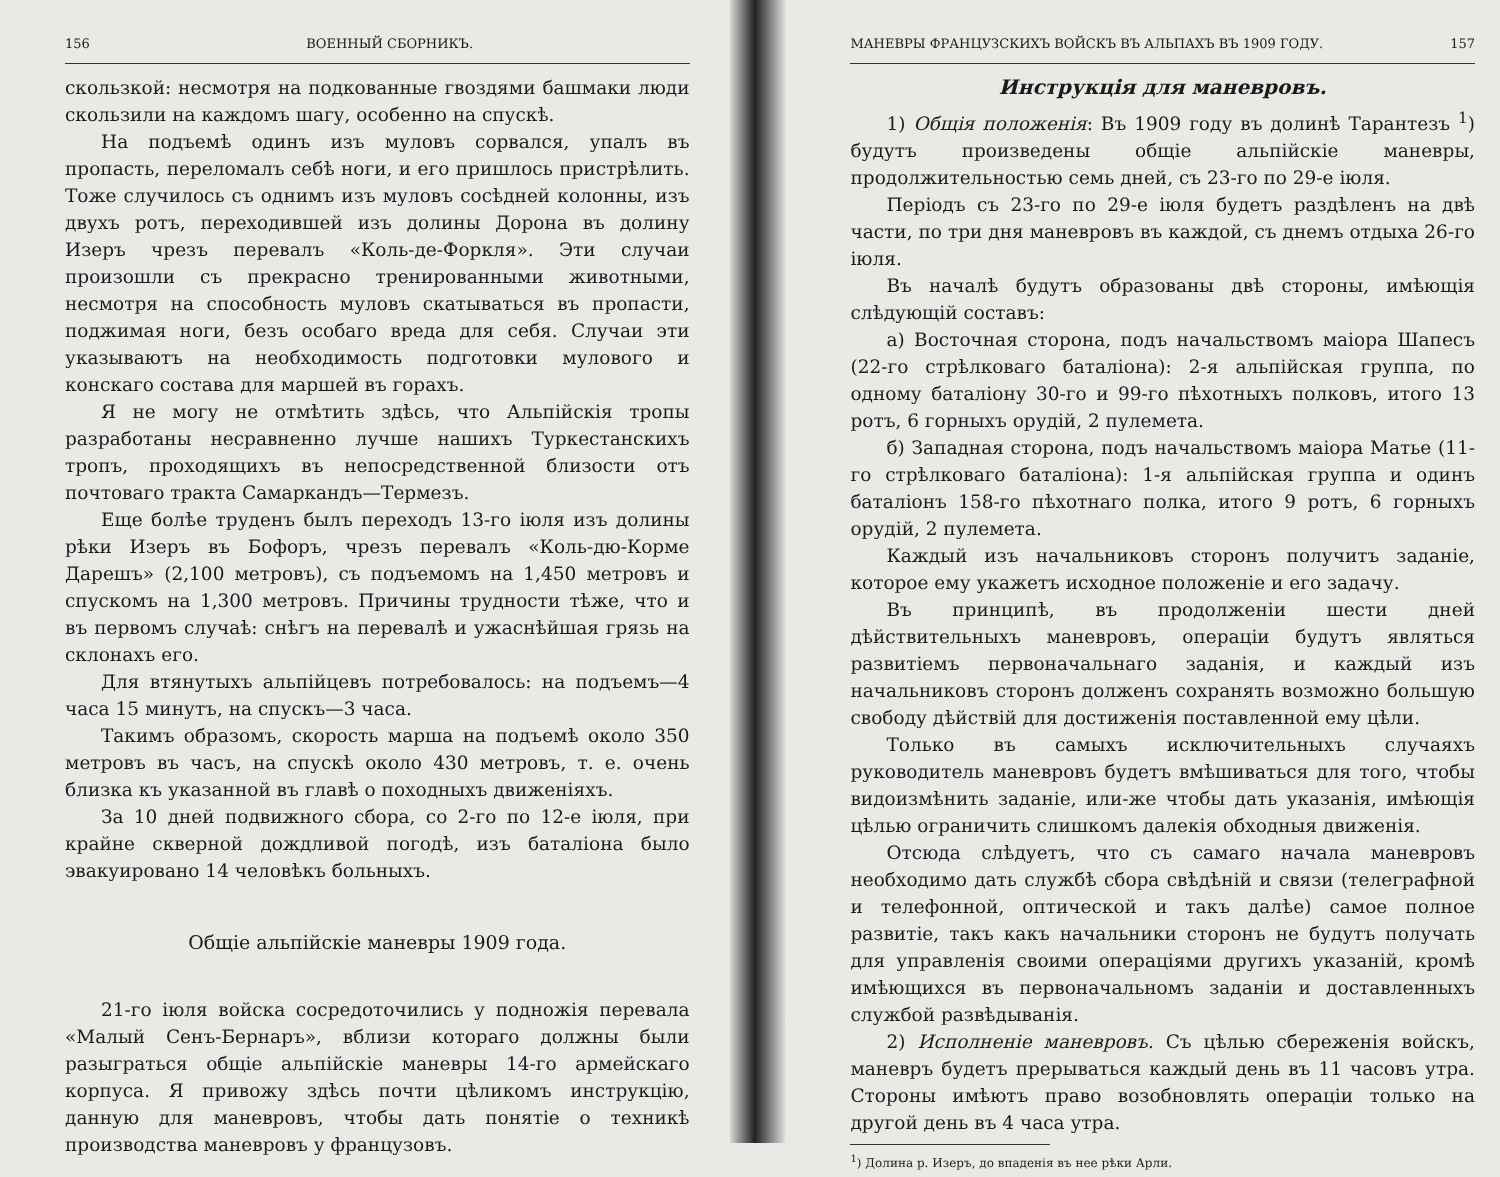156 ВОЕННЫЙ СБОРНИКЪ.
скользкой: несмотря на подкованные гвоздями башмаки люди скользили на каждомъ шагу, особенно на спускѣ.
На подъемѣ одинъ изъ муловъ сорвался, упалъ въ пропасть, переломалъ себѣ ноги, и его пришлось пристрѣлить. Тоже случилось съ однимъ изъ муловъ сосѣдней колонны, изъ двухъ ротъ, переходившей изъ долины Дорона въ долину Изеръ чрезъ перевалъ «Коль-де-Форкля». Эти случаи произошли съ прекрасно тренированными животными, несмотря на способность муловъ скатываться въ пропасти, поджимая ноги, безъ особаго вреда для себя. Случаи эти указываютъ на необходимость подготовки мулового и конскаго состава для маршей въ горахъ.
Я не могу не отмѣтить здѣсь, что Альпійскія тропы разработаны несравненно лучше нашихъ Туркестанскихъ тропъ, проходящихъ въ непосредственной близости отъ почтоваго тракта Самаркандъ—Термезъ.
Еще болѣе труденъ былъ переходъ 13-го іюля изъ долины рѣки Изеръ въ Бофоръ, чрезъ перевалъ «Коль-дю-Корме Дарешъ» (2,100 метровъ), съ подъемомъ на 1,450 метровъ и спускомъ на 1,300 метровъ. Причины трудности тѣже, что и въ первомъ случаѣ: снѣгъ на перевалѣ и ужаснѣйшая грязь на склонахъ его.
Для втянутыхъ альпійцевъ потребовалось: на подъемъ—4 часа 15 минутъ, на спускъ—3 часа.
Такимъ образомъ, скорость марша на подъемѣ около 350 метровъ въ часъ, на спускѣ около 430 метровъ, т. е. очень близка къ указанной въ главѣ о походныхъ движеніяхъ.
За 10 дней подвижного сбора, со 2-го по 12-е іюля, при крайне скверной дождливой погодѣ, изъ баталіона было эвакуировано 14 человѣкъ больныхъ.
Общіе альпійскіе маневры 1909 года.
21-го іюля войска сосредоточились у подножія перевала «Малый Сенъ-Бернаръ», вблизи котораго должны были разыграться общіе альпійскіе маневры 14-го армейскаго корпуса. Я привожу здѣсь почти цѣликомъ инструкцію, данную для маневровъ, чтобы дать понятіе о техникѣ производства маневровъ у французовъ.
МАНЕВРЫ ФРАНЦУЗСКИХЪ ВОЙСКЪ ВЪ АЛЬПАХЪ ВЪ 1909 ГОДУ. 157
Инструкція для маневровъ.
1) Общія положенія: Въ 1909 году въ долинѣ Тарантезъ <sup>1</sup>) будутъ произведены общіе альпійскіе маневры, продолжительностью семь дней, съ 23-го по 29-е іюля.
Періодъ съ 23-го по 29-е іюля будетъ раздѣленъ на двѣ части, по три дня маневровъ въ каждой, съ днемъ отдыха 26-го іюля.
Въ началѣ будутъ образованы двѣ стороны, имѣющія слѣдующій составъ:
а) Восточная сторона, подъ начальствомъ маіора Шапесъ (22-го стрѣлковаго баталіона): 2-я альпійская группа, по одному баталіону 30-го и 99-го пѣхотныхъ полковъ, итого 13 ротъ, 6 горныхъ орудій, 2 пулемета.
б) Западная сторона, подъ начальствомъ маіора Матье (11-го стрѣлковаго баталіона): 1-я альпійская группа и одинъ баталіонъ 158-го пѣхотнаго полка, итого 9 ротъ, 6 горныхъ орудій, 2 пулемета.
Каждый изъ начальниковъ сторонъ получитъ заданіе, которое ему укажетъ исходное положеніе и его задачу.
Въ принципѣ, въ продолженіи шести дней дѣйствительныхъ маневровъ, операціи будутъ являться развитіемъ первоначальнаго заданія, и каждый изъ начальниковъ сторонъ долженъ сохранять возможно большую свободу дѣйствій для достиженія поставленной ему цѣли.
Только въ самыхъ исключительныхъ случаяхъ руководитель маневровъ будетъ вмѣшиваться для того, чтобы видоизмѣнить заданіе, или-же чтобы дать указанія, имѣющія цѣлью ограничить слишкомъ далекія обходныя движенія.
Отсюда слѣдуетъ, что съ самаго начала маневровъ необходимо дать службѣ сбора свѣдѣній и связи (телеграфной и телефонной, оптической и такъ далѣе) самое полное развитіе, такъ какъ начальники сторонъ не будутъ получать для управленія своими операціями другихъ указаній, кромѣ имѣющихся въ первоначальномъ заданіи и доставленныхъ службой развѣдыванія.
2) Исполненіе маневровъ. Съ цѣлью сбереженія войскъ, маневръ будетъ прерываться каждый день въ 11 часовъ утра. Стороны имѣютъ право возобновлять операціи только на другой день въ 4 часа утра.
<sup>1</sup>) Долина р. Изеръ, до впаденія въ нее рѣки Арли.